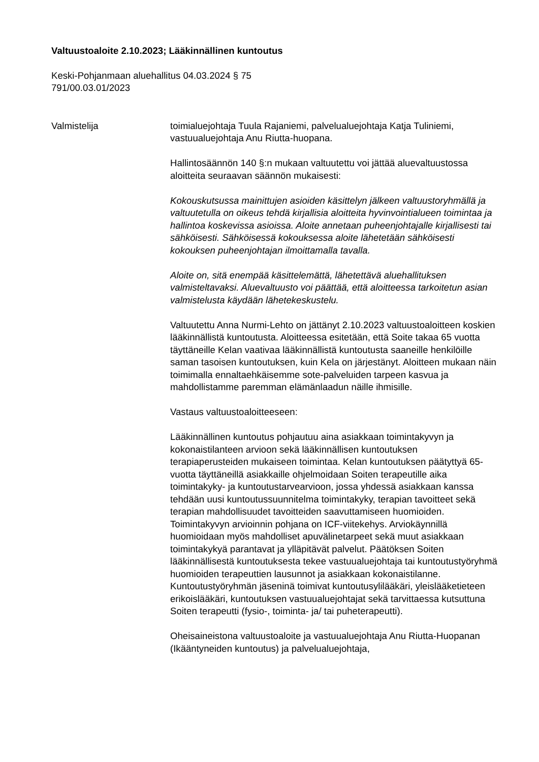Valtuustoaloite 2.10.2023; Lääkinnällinen kuntoutus
Keski-Pohjanmaan aluehallitus 04.03.2024 § 75
791/00.03.01/2023
Valmistelija toimialuejohtaja Tuula Rajaniemi, palvelualuejohtaja Katja Tuliniemi, vastuualuejohtaja Anu Riutta-huopana.
Hallintosäännön 140 §:n mukaan valtuutettu voi jättää aluevaltuustossa aloitteita seuraavan säännön mukaisesti:
Kokouskutsussa mainittujen asioiden käsittelyn jälkeen valtuustoryhmällä ja valtuutetulla on oikeus tehdä kirjallisia aloitteita hyvinvointialueen toimintaa ja hallintoa koskevissa asioissa. Aloite annetaan puheenjohtajalle kirjallisesti tai sähköisesti. Sähköisessä kokouksessa aloite lähetetään sähköisesti kokouksen puheenjohtajan ilmoittamalla tavalla.
Aloite on, sitä enempää käsittelemättä, lähetettävä aluehallituksen valmisteltavaksi. Aluevaltuusto voi päättää, että aloitteessa tarkoitetun asian valmistelusta käydään lähetekeskustelu.
Valtuutettu Anna Nurmi-Lehto on jättänyt 2.10.2023 valtuustoaloitteen koskien lääkinnällistä kuntoutusta. Aloitteessa esitetään, että Soite takaa 65 vuotta täyttäneille Kelan vaativaa lääkinnällistä kuntoutusta saaneille henkilöille saman tasoisen kuntoutuksen, kuin Kela on järjestänyt. Aloitteen mukaan näin toimimalla ennaltaehkäisemme sote-palveluiden tarpeen kasvua ja mahdollistamme paremman elämänlaadun näille ihmisille.
Vastaus valtuustoaloitteeseen:
Lääkinnällinen kuntoutus pohjautuu aina asiakkaan toimintakyvyn ja kokonaistilanteen arvioon sekä lääkinnällisen kuntoutuksen terapiaperusteiden mukaiseen toimintaa. Kelan kuntoutuksen päätyttyä 65-vuotta täyttäneillä asiakkaille ohjelmoidaan Soiten terapeutille aika toimintakyky- ja kuntoutustarvearvioon, jossa yhdessä asiakkaan kanssa tehdään uusi kuntoutussuunnitelma toimintakyky, terapian tavoitteet sekä terapian mahdollisuudet tavoitteiden saavuttamiseen huomioiden. Toimintakyvyn arvioinnin pohjana on ICF-viitekehys. Arviokäynnillä huomioidaan myös mahdolliset apuvälinetarpeet sekä muut asiakkaan toimintakykyä parantavat ja ylläpitävät palvelut. Päätöksen Soiten lääkinnällisestä kuntoutuksesta tekee vastuualuejohtaja tai kuntoutustyöryhmä huomioiden terapeuttien lausunnot ja asiakkaan kokonaistilanne. Kuntoutustyöryhmän jäseninä toimivat kuntoutusylilääkäri, yleislääketieteen erikoislääkäri, kuntoutuksen vastuualuejohtajat sekä tarvittaessa kutsuttuna Soiten terapeutti (fysio-, toiminta- ja/ tai puheterapeutti).
Oheisaineistona valtuustoaloite ja vastuualuejohtaja Anu Riutta-Huopanan (Ikääntyneiden kuntoutus) ja palvelualuejohtaja,